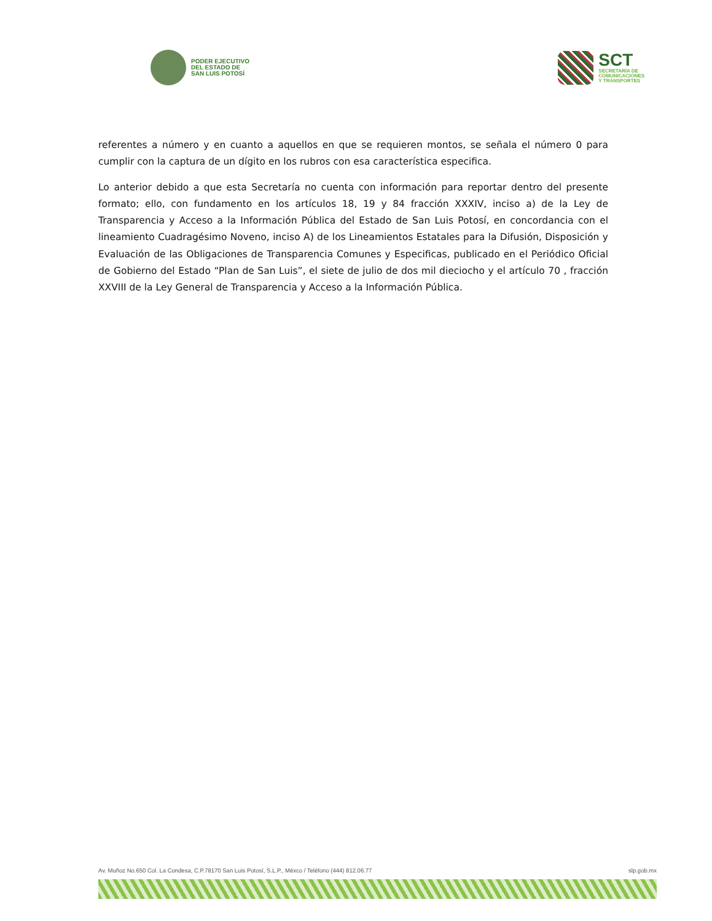PODER EJECUTIVO
DEL ESTADO DE
SAN LUIS POTOSÍ
SCT
SECRETARÍA DE
COMUNICACIONES
Y TRANSPORTES
referentes a número y en cuanto a aquellos en que se requieren montos, se señala el número 0 para cumplir con la captura de un dígito en los rubros con esa característica especifica.
Lo anterior debido a que esta Secretaría no cuenta con información para reportar dentro del presente formato; ello, con fundamento en los artículos 18, 19 y 84 fracción XXXIV, inciso a) de la Ley de Transparencia y Acceso a la Información Pública del Estado de San Luis Potosí, en concordancia con el lineamiento Cuadragésimo Noveno, inciso A) de los Lineamientos Estatales para la Difusión, Disposición y Evaluación de las Obligaciones de Transparencia Comunes y Especificas, publicado en el Periódico Oficial de Gobierno del Estado “Plan de San Luis”, el siete de julio de dos mil dieciocho y el artículo 70 , fracción XXVIII de la Ley General de Transparencia y Acceso a la Información Pública.
Av. Muñoz No.650 Col. La Condesa, C.P.78170 San Luis Potosí, S.L.P., Méxco / Teléfono (444) 812.06.77 slp.gob.mx